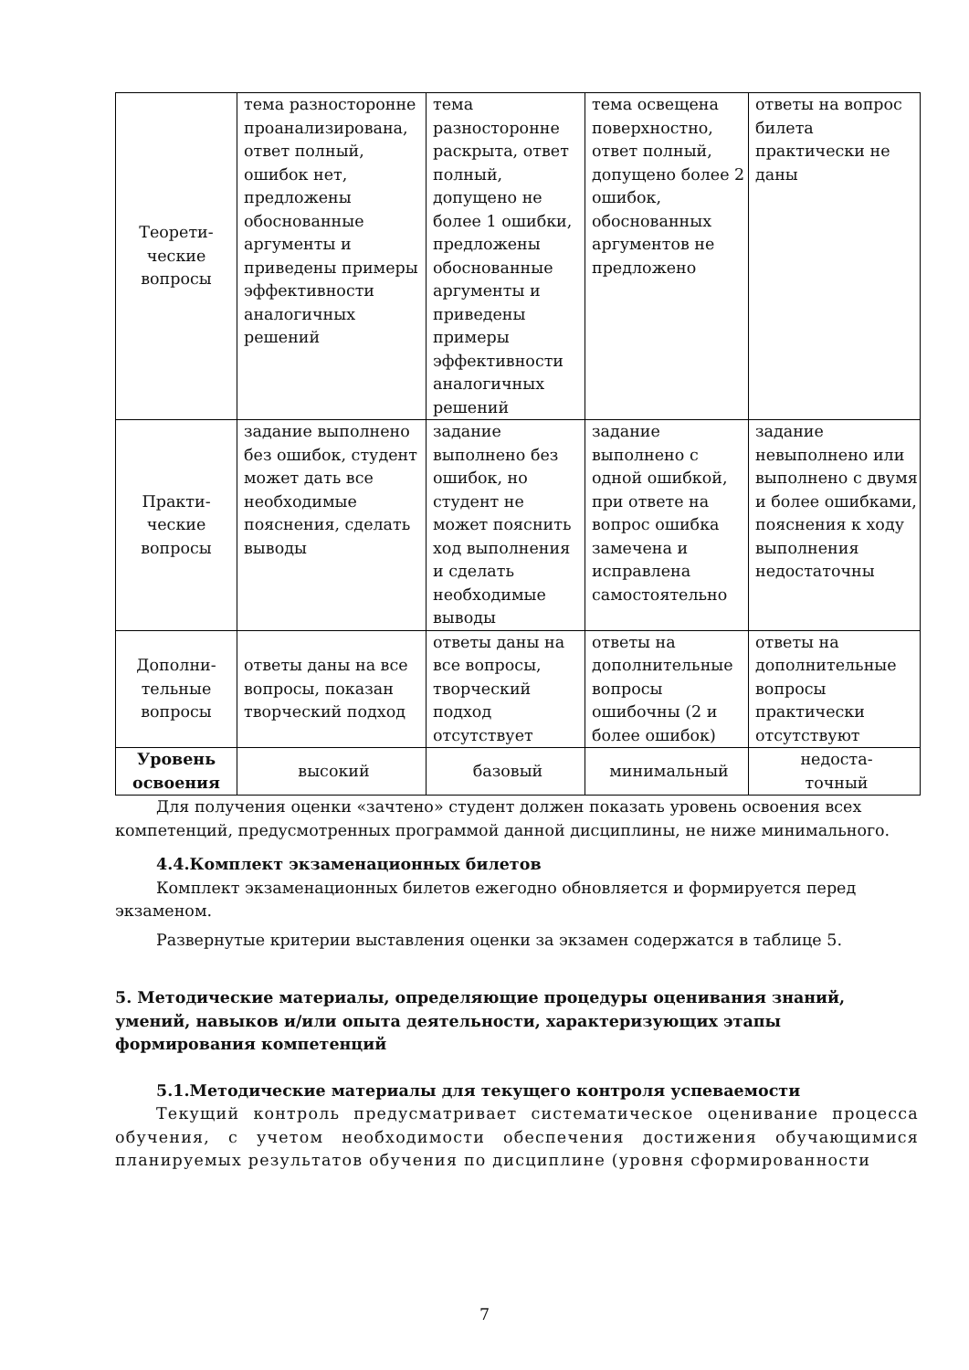| Теорети- ческие вопросы | тема разносторонне проанализирована, ответ полный, ошибок нет, предложены обоснованные аргументы и приведены примеры эффективности аналогичных решений | тема разносторонне раскрыта, ответ полный, допущено не более 1 ошибки, предложены обоснованные аргументы и приведены примеры эффективности аналогичных решений | тема освещена поверхностно, ответ полный, допущено более 2 ошибок, обоснованных аргументов не предложено | ответы на вопрос билета практически не даны |
| Практи- ческие вопросы | задание выполнено без ошибок, студент может дать все необходимые пояснения, сделать выводы | задание выполнено без ошибок, но студент не может пояснить ход выполнения и сделать необходимые выводы | задание выполнено с одной ошибкой, при ответе на вопрос ошибка замечена и исправлена самостоятельно | задание невыполнено или выполнено с двумя и более ошибками, пояснения к ходу выполнения недостаточны |
| Дополни- тельные вопросы | ответы даны на все вопросы, показан творческий подход | ответы даны на все вопросы, творческий подход отсутствует | ответы на дополнительные вопросы ошибочны (2 и более ошибок) | ответы на дополнительные вопросы практически отсутствуют |
| Уровень освоения | высокий | базовый | минимальный | недоста- точный |
Для получения оценки «зачтено» студент должен показать уровень освоения всех компетенций, предусмотренных программой данной дисциплины, не ниже минимального.
4.4.Комплект экзаменационных билетов
Комплект экзаменационных билетов ежегодно обновляется и формируется перед экзаменом.
Развернутые критерии выставления оценки за экзамен содержатся в таблице 5.
5. Методические материалы, определяющие процедуры оценивания знаний, умений, навыков и/или опыта деятельности, характеризующих этапы формирования компетенций
5.1.Методические материалы для текущего контроля успеваемости
Текущий контроль предусматривает систематическое оценивание процесса обучения, с учетом необходимости обеспечения достижения обучающимися планируемых результатов обучения по дисциплине (уровня сформированности
7